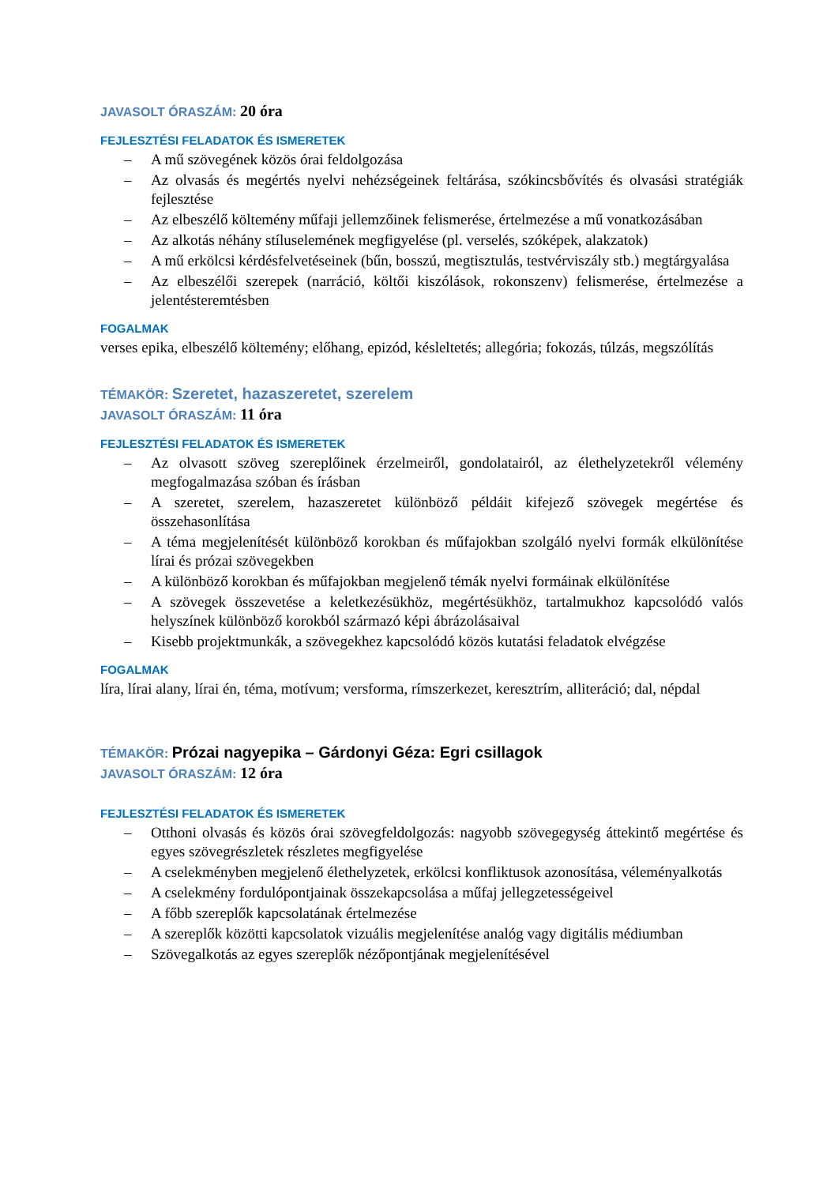JAVASOLT ÓRASZÁM: 20 óra
FEJLESZTÉSI FELADATOK ÉS ISMERETEK
– A mű szövegének közös órai feldolgozása
– Az olvasás és megértés nyelvi nehézségeinek feltárása, szókincsbővítés és olvasási stratégiák fejlesztése
– Az elbeszélő költemény műfaji jellemzőinek felismerése, értelmezése a mű vonatkozásában
– Az alkotás néhány stíluselemének megfigyelése (pl. verselés, szóképek, alakzatok)
– A mű erkölcsi kérdésfelvetéseinek (bűn, bosszú, megtisztulás, testvérviszály stb.) megtárgyalása
– Az elbeszélői szerepek (narráció, költői kiszólások, rokonszenv) felismerése, értelmezése a jelentésteremtésben
FOGALMAK
verses epika, elbeszélő költemény; előhang, epizód, késleltetés; allegória; fokozás, túlzás, megszólítás
TÉMAKÖR: Szeretet, hazaszeretet, szerelem
JAVASOLT ÓRASZÁM: 11 óra
FEJLESZTÉSI FELADATOK ÉS ISMERETEK
– Az olvasott szöveg szereplőinek érzelmeiről, gondolatairól, az élethelyzetekről vélemény megfogalmazása szóban és írásban
– A szeretet, szerelem, hazaszeretet különböző példáit kifejező szövegek megértése és összehasonlítása
– A téma megjelenítését különböző korokban és műfajokban szolgáló nyelvi formák elkülönítése lírai és prózai szövegekben
– A különböző korokban és műfajokban megjelenő témák nyelvi formáinak elkülönítése
– A szövegek összevetése a keletkezésükhöz, megértésükhöz, tartalmukhoz kapcsolódó valós helyszínek különböző korokból származó képi ábrázolásaival
– Kisebb projektmunkák, a szövegekhez kapcsolódó közös kutatási feladatok elvégzése
FOGALMAK
líra, lírai alany, lírai én, téma, motívum; versforma, rímszerkezet, keresztrím, alliteráció; dal, népdal
TÉMAKÖR: Prózai nagyepika – Gárdonyi Géza: Egri csillagok
JAVASOLT ÓRASZÁM: 12 óra
FEJLESZTÉSI FELADATOK ÉS ISMERETEK
– Otthoni olvasás és közös órai szövegfeldolgozás: nagyobb szövegegység áttekintő megértése és egyes szövegrészletek részletes megfigyelése
– A cselekményben megjelenő élethelyzetek, erkölcsi konfliktusok azonosítása, véleményalkotás
– A cselekmény fordulópontjainak összekapcsolása a műfaj jellegzetességeivel
– A főbb szereplők kapcsolatának értelmezése
– A szereplők közötti kapcsolatok vizuális megjelenítése analóg vagy digitális médiumban
– Szövegalkotás az egyes szereplők nézőpontjának megjelenítésével